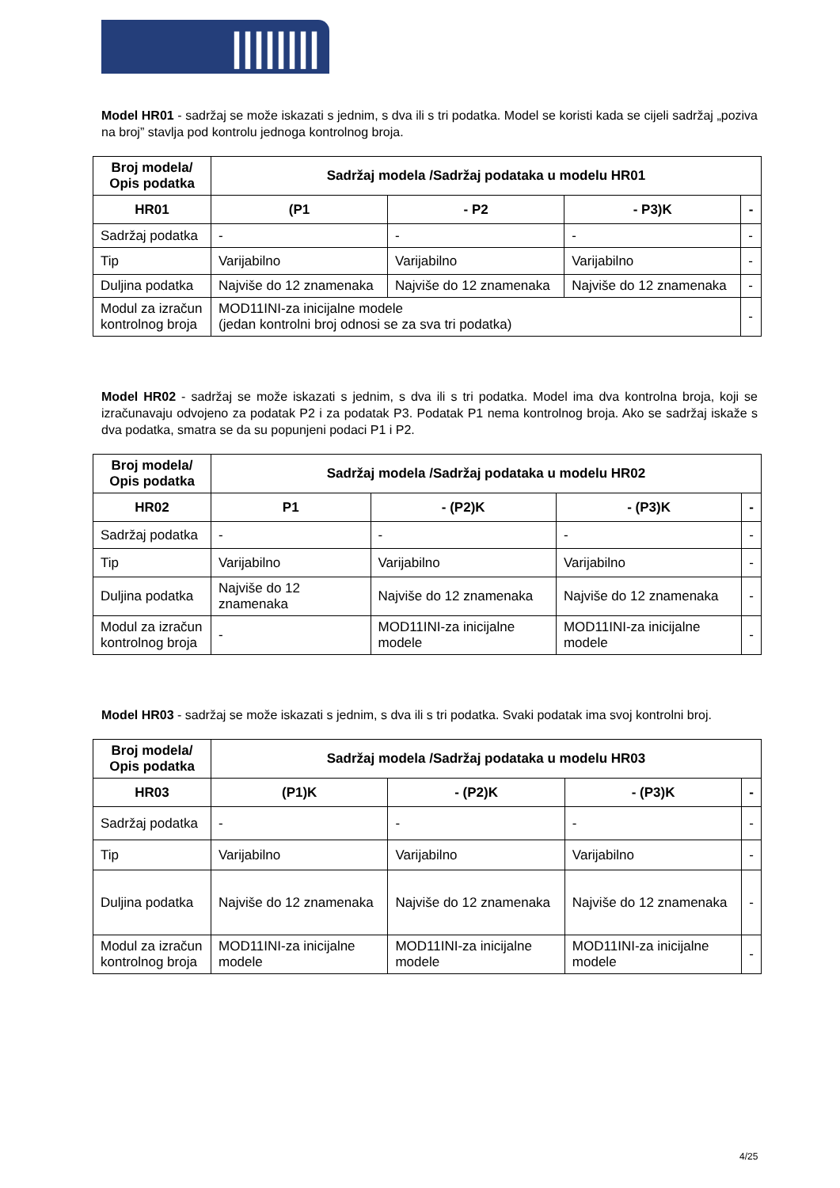||||||||▮▮▮Fina
Model HR01 - sadržaj se može iskazati s jednim, s dva ili s tri podatka. Model se koristi kada se cijeli sadržaj „poziva na broj” stavlja pod kontrolu jednoga kontrolnog broja.
| Broj modela/ Opis podatka | Sadržaj modela /Sadržaj podataka u modelu HR01 | | | |
| --- | --- | --- | --- | --- |
| HR01 | (P1 | - P2 | - P3)K | - |
| Sadržaj podatka | - | - | - | - |
| Tip | Varijabilno | Varijabilno | Varijabilno | - |
| Duljina podatka | Najviše do 12 znamenaka | Najviše do 12 znamenaka | Najviše do 12 znamenaka | - |
| Modul za izračun kontrolnog broja | MOD11INI-za inicijalne modele (jedan kontrolni broj odnosi se za sva tri podatka) | | | - |
Model HR02 - sadržaj se može iskazati s jednim, s dva ili s tri podatka. Model ima dva kontrolna broja, koji se izračunavaju odvojeno za podatak P2 i za podatak P3. Podatak P1 nema kontrolnog broja. Ako se sadržaj iskaže s dva podatka, smatra se da su popunjeni podaci P1 i P2.
| Broj modela/ Opis podatka | Sadržaj modela /Sadržaj podataka u modelu HR02 | | | |
| --- | --- | --- | --- | --- |
| HR02 | P1 | - (P2)K | - (P3)K | - |
| Sadržaj podatka | - | - | - | - |
| Tip | Varijabilno | Varijabilno | Varijabilno | - |
| Duljina podatka | Najviše do 12 znamenaka | Najviše do 12 znamenaka | Najviše do 12 znamenaka | - |
| Modul za izračun kontrolnog broja | - | MOD11INI-za inicijalne modele | MOD11INI-za inicijalne modele | - |
Model HR03 - sadržaj se može iskazati s jednim, s dva ili s tri podatka. Svaki podatak ima svoj kontrolni broj.
| Broj modela/ Opis podatka | Sadržaj modela /Sadržaj podataka u modelu HR03 | | | |
| --- | --- | --- | --- | --- |
| HR03 | (P1)K | - (P2)K | - (P3)K | - |
| Sadržaj podatka | - | - | - | - |
| Tip | Varijabilno | Varijabilno | Varijabilno | - |
| Duljina podatka | Najviše do 12 znamenaka | Najviše do 12 znamenaka | Najviše do 12 znamenaka | - |
| Modul za izračun kontrolnog broja | MOD11INI-za inicijalne modele | MOD11INI-za inicijalne modele | MOD11INI-za inicijalne modele | - |
4/25